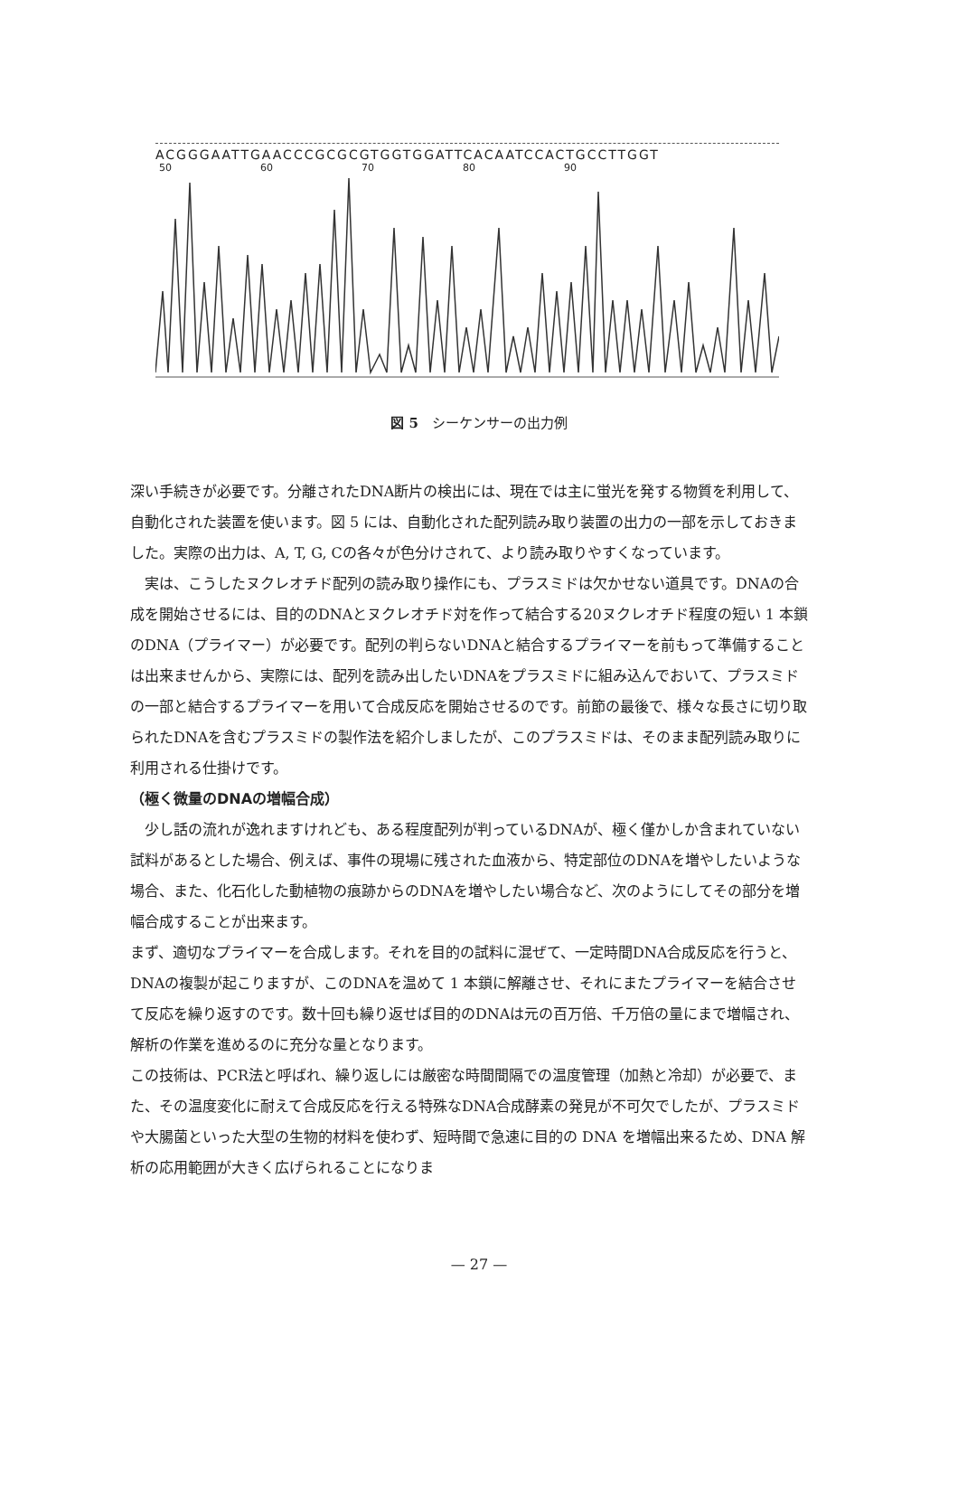ACGGGAATTGAACCCGCGCGTGGTGGATTCACAATCCACTGCCTTGGT
50 60 70 80 90
図 5　シーケンサーの出力例
深い手続きが必要です。分離されたDNA断片の検出には、現在では主に蛍光を発する物質を利用して、自動化された装置を使います。図 5 には、自動化された配列読み取り装置の出力の一部を示しておきました。実際の出力は、A, T, G, Cの各々が色分けされて、より読み取りやすくなっています。
　実は、こうしたヌクレオチド配列の読み取り操作にも、プラスミドは欠かせない道具です。DNAの合成を開始させるには、目的のDNAとヌクレオチド対を作って結合する20ヌクレオチド程度の短い 1 本鎖のDNA（プライマー）が必要です。配列の判らないDNAと結合するプライマーを前もって準備することは出来ませんから、実際には、配列を読み出したいDNAをプラスミドに組み込んでおいて、プラスミドの一部と結合するプライマーを用いて合成反応を開始させるのです。前節の最後で、様々な長さに切り取られたDNAを含むプラスミドの製作法を紹介しましたが、このプラスミドは、そのまま配列読み取りに利用される仕掛けです。
（極く微量のDNAの増幅合成）
　少し話の流れが逸れますけれども、ある程度配列が判っているDNAが、極く僅かしか含まれていない試料があるとした場合、例えば、事件の現場に残された血液から、特定部位のDNAを増やしたいような場合、また、化石化した動植物の痕跡からのDNAを増やしたい場合など、次のようにしてその部分を増幅合成することが出来ます。
まず、適切なプライマーを合成します。それを目的の試料に混ぜて、一定時間DNA合成反応を行うと、DNAの複製が起こりますが、このDNAを温めて 1 本鎖に解離させ、それにまたプライマーを結合させて反応を繰り返すのです。数十回も繰り返せば目的のDNAは元の百万倍、千万倍の量にまで増幅され、解析の作業を進めるのに充分な量となります。
この技術は、PCR法と呼ばれ、繰り返しには厳密な時間間隔での温度管理（加熱と冷却）が必要で、また、その温度変化に耐えて合成反応を行える特殊なDNA合成酵素の発見が不可欠でしたが、プラスミドや大腸菌といった大型の生物的材料を使わず、短時間で急速に目的の DNA を増幅出来るため、DNA 解析の応用範囲が大きく広げられることになりま
— 27 —